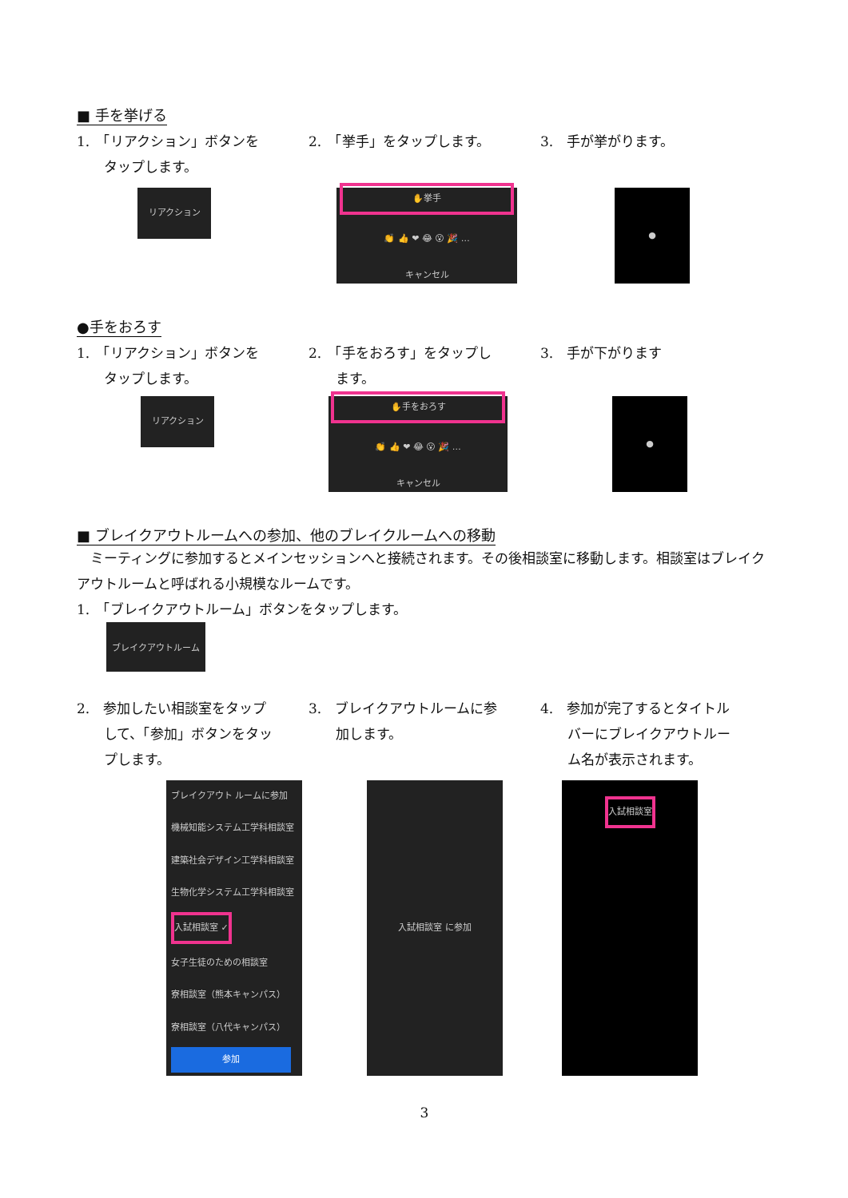■ 手を挙げる
1.　「リアクション」ボタンを
　　タップします。
2.　「挙手」をタップします。 3.　手が挙がります。
リアクション
✋挙手
👏 👍 ❤ 😂 😮 🎉 …
キャンセル
●
●手をおろす
1.　「リアクション」ボタンを
　　タップします。
2.　「手をおろす」をタップし
　　ます。
3.　手が下がります
リアクション
✋手をおろす
👏 👍 ❤ 😂 😮 🎉 …
キャンセル
●
■ ブレイクアウトルームへの参加、他のブレイクルームへの移動
　ミーティングに参加するとメインセッションへと接続されます。その後相談室に移動します。相談室はブレイクアウトルームと呼ばれる小規模なルームです。
1.　「ブレイクアウトルーム」ボタンをタップします。
ブレイクアウトルーム
2.　参加したい相談室をタップ
　　して、「参加」ボタンをタッ
　　プします。
3.　ブレイクアウトルームに参
　　加します。
4.　参加が完了するとタイトル
　　バーにブレイクアウトルー
　　ム名が表示されます。
ブレイクアウト ルームに参加
機械知能システム工学科相談室
建築社会デザイン工学科相談室
生物化学システム工学科相談室
入試相談室 ✓
女子生徒のための相談室
寮相談室（熊本キャンパス）
寮相談室（八代キャンパス）
参加
入試相談室 に参加
入試相談室
3